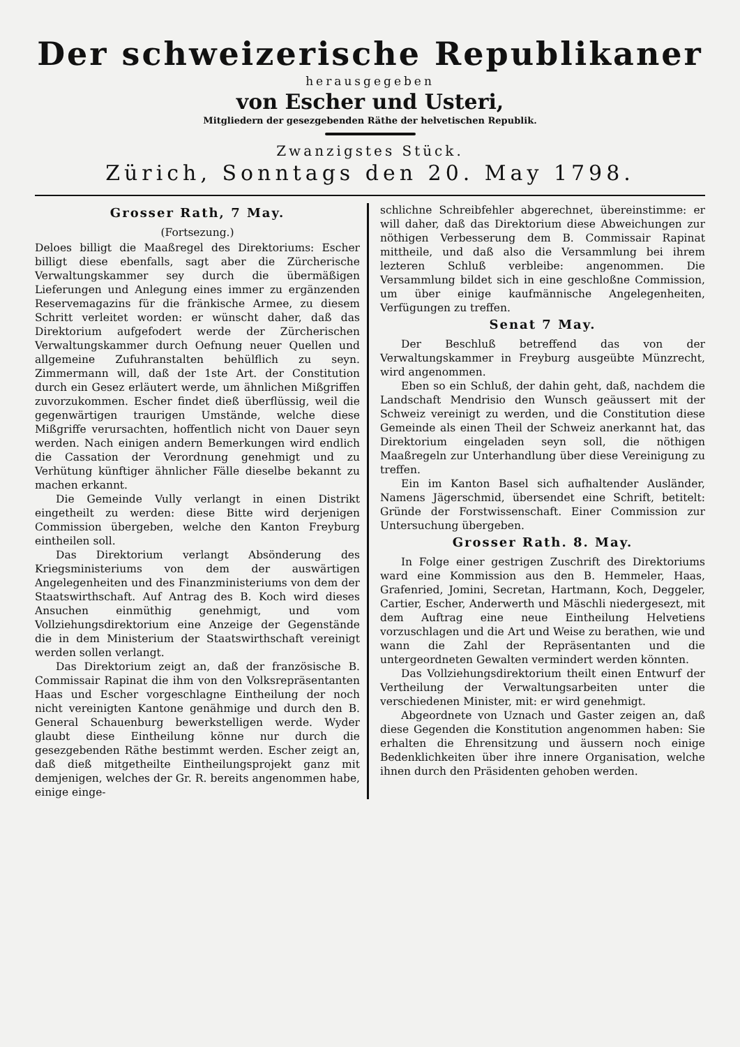Der schweizerische Republikaner
herausgegeben
von Escher und Usteri,
Mitgliedern der gesezgebenden Räthe der helvetischen Republik.
Zwanzigstes Stück.
Zürich, Sonntags den 20. May 1798.
Grosser Rath, 7 May.
(Fortsezung.)
Deloes billigt die Maaßregel des Direktoriums: Escher billigt diese ebenfalls, sagt aber die Zürcherische Verwaltungskammer sey durch die übermäßigen Lieferungen und Anlegung eines immer zu ergänzenden Reservemagazins für die fränkische Armee, zu diesem Schritt verleitet worden: er wünscht daher, daß das Direktorium aufgefodert werde der Zürcherischen Verwaltungskammer durch Oefnung neuer Quellen und allgemeine Zufuhranstalten behülflich zu seyn. Zimmermann will, daß der 1ste Art. der Constitution durch ein Gesez erläutert werde, um ähnlichen Mißgriffen zuvorzukommen. Escher findet dieß überflüssig, weil die gegenwärtigen traurigen Umstände, welche diese Mißgriffe verursachten, hoffentlich nicht von Dauer seyn werden. Nach einigen andern Bemerkungen wird endlich die Cassation der Verordnung genehmigt und zu Verhütung künftiger ähnlicher Fälle dieselbe bekannt zu machen erkannt.
Die Gemeinde Vully verlangt in einen Distrikt eingetheilt zu werden: diese Bitte wird derjenigen Commission übergeben, welche den Kanton Freyburg eintheilen soll.
Das Direktorium verlangt Absönderung des Kriegsministeriums von dem der auswärtigen Angelegenheiten und des Finanzministeriums von dem der Staatswirthschaft. Auf Antrag des B. Koch wird dieses Ansuchen einmüthig genehmigt, und vom Vollziehungsdirektorium eine Anzeige der Gegenstände die in dem Ministerium der Staatswirthschaft vereinigt werden sollen verlangt.
Das Direktorium zeigt an, daß der französische B. Commissair Rapinat die ihm von den Volksrepräsentanten Haas und Escher vorgeschlagne Eintheilung der noch nicht vereinigten Kantone genähmige und durch den B. General Schauenburg bewerkstelligen werde. Wyder glaubt diese Eintheilung könne nur durch die gesezgebenden Räthe bestimmt werden. Escher zeigt an, daß dieß mitgetheilte Eintheilungsprojekt ganz mit demjenigen, welches der Gr. R. bereits angenommen habe, einige einge-
schlichne Schreibfehler abgerechnet, übereinstimme: er will daher, daß das Direktorium diese Abweichungen zur nöthigen Verbesserung dem B. Commissair Rapinat mittheile, und daß also die Versammlung bei ihrem lezteren Schluß verbleibe: angenommen. Die Versammlung bildet sich in eine geschloßne Commission, um über einige kaufmännische Angelegenheiten, Verfügungen zu treffen.
Senat 7 May.
Der Beschluß betreffend das von der Verwaltungskammer in Freyburg ausgeübte Münzrecht, wird angenommen.
Eben so ein Schluß, der dahin geht, daß, nachdem die Landschaft Mendrisio den Wunsch geäussert mit der Schweiz vereinigt zu werden, und die Constitution diese Gemeinde als einen Theil der Schweiz anerkannt hat, das Direktorium eingeladen seyn soll, die nöthigen Maaßregeln zur Unterhandlung über diese Vereinigung zu treffen.
Ein im Kanton Basel sich aufhaltender Ausländer, Namens Jägerschmid, übersendet eine Schrift, betitelt: Gründe der Forstwissenschaft. Einer Commission zur Untersuchung übergeben.
Grosser Rath. 8. May.
In Folge einer gestrigen Zuschrift des Direktoriums ward eine Kommission aus den B. Hemmeler, Haas, Grafenried, Jomini, Secretan, Hartmann, Koch, Deggeler, Cartier, Escher, Anderwerth und Mäschli niedergesezt, mit dem Auftrag eine neue Eintheilung Helvetiens vorzuschlagen und die Art und Weise zu berathen, wie und wann die Zahl der Repräsentanten und die untergeordneten Gewalten vermindert werden könnten.
Das Vollziehungsdirektorium theilt einen Entwurf der Vertheilung der Verwaltungsarbeiten unter die verschiedenen Minister, mit: er wird genehmigt.
Abgeordnete von Uznach und Gaster zeigen an, daß diese Gegenden die Konstitution angenommen haben: Sie erhalten die Ehrensitzung und äussern noch einige Bedenklichkeiten über ihre innere Organisation, welche ihnen durch den Präsidenten gehoben werden.